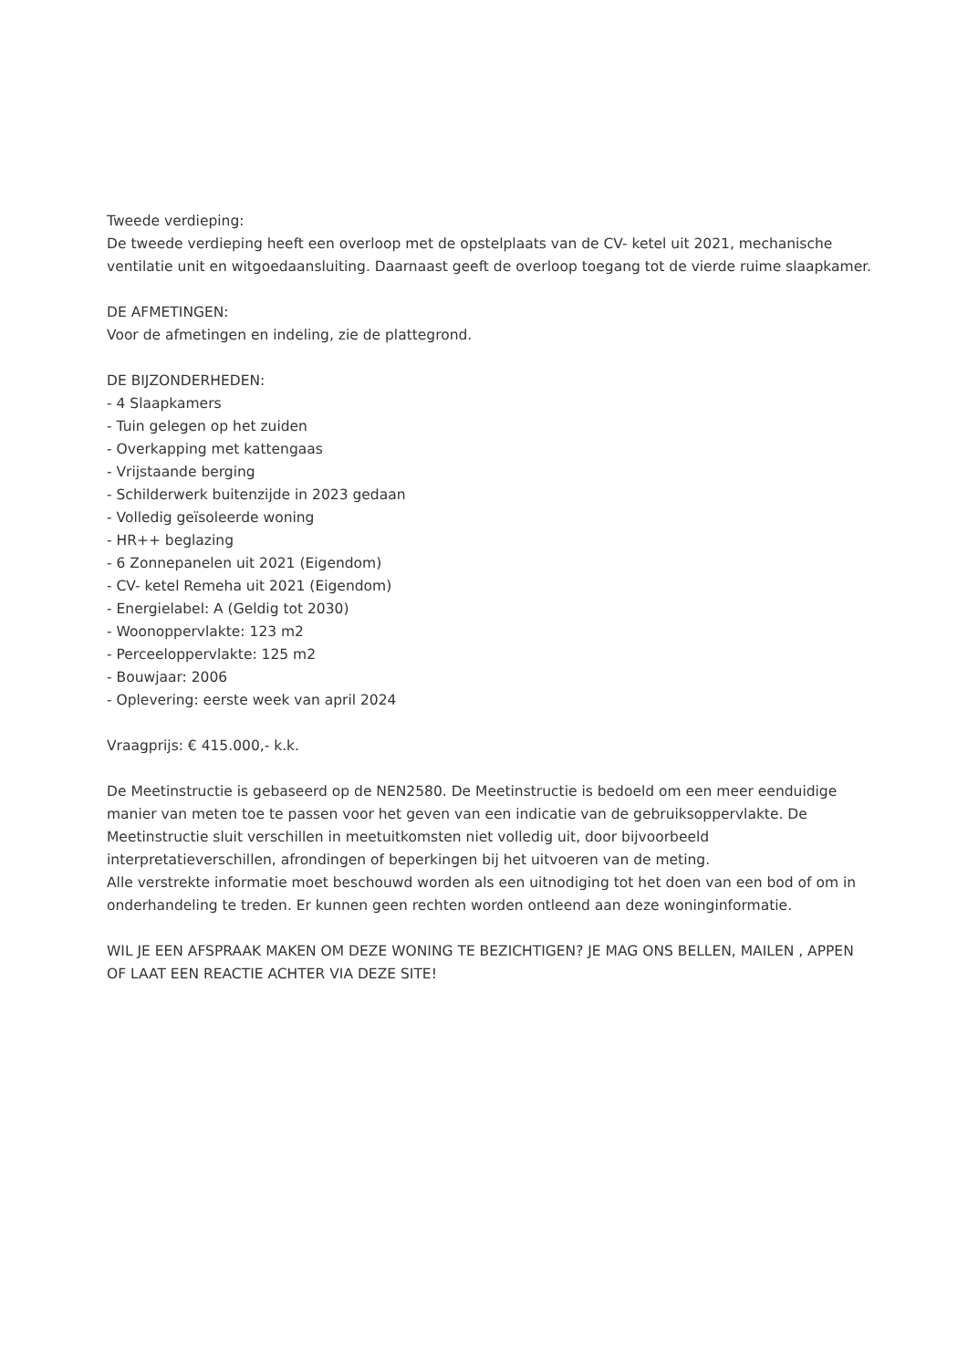Tweede verdieping:
De tweede verdieping heeft een overloop met de opstelplaats van de CV- ketel uit 2021, mechanische ventilatie unit en witgoedaansluiting. Daarnaast geeft de overloop toegang tot de vierde ruime slaapkamer.
DE AFMETINGEN:
Voor de afmetingen en indeling, zie de plattegrond.
DE BIJZONDERHEDEN:
- 4 Slaapkamers
- Tuin gelegen op het zuiden
- Overkapping met kattengaas
- Vrijstaande berging
- Schilderwerk buitenzijde in 2023 gedaan
- Volledig geïsoleerde woning
- HR++ beglazing
- 6 Zonnepanelen uit 2021 (Eigendom)
- CV- ketel Remeha uit 2021 (Eigendom)
- Energielabel: A (Geldig tot 2030)
- Woonoppervlakte: 123 m2
- Perceeloppervlakte: 125 m2
- Bouwjaar: 2006
- Oplevering: eerste week van april 2024
Vraagprijs: € 415.000,- k.k.
De Meetinstructie is gebaseerd op de NEN2580. De Meetinstructie is bedoeld om een meer eenduidige manier van meten toe te passen voor het geven van een indicatie van de gebruiksoppervlakte. De Meetinstructie sluit verschillen in meetuitkomsten niet volledig uit, door bijvoorbeeld interpretatieverschillen, afrondingen of beperkingen bij het uitvoeren van de meting.
Alle verstrekte informatie moet beschouwd worden als een uitnodiging tot het doen van een bod of om in onderhandeling te treden. Er kunnen geen rechten worden ontleend aan deze woninginformatie.
WIL JE EEN AFSPRAAK MAKEN OM DEZE WONING TE BEZICHTIGEN? JE MAG ONS BELLEN, MAILEN , APPEN OF LAAT EEN REACTIE ACHTER VIA DEZE SITE!